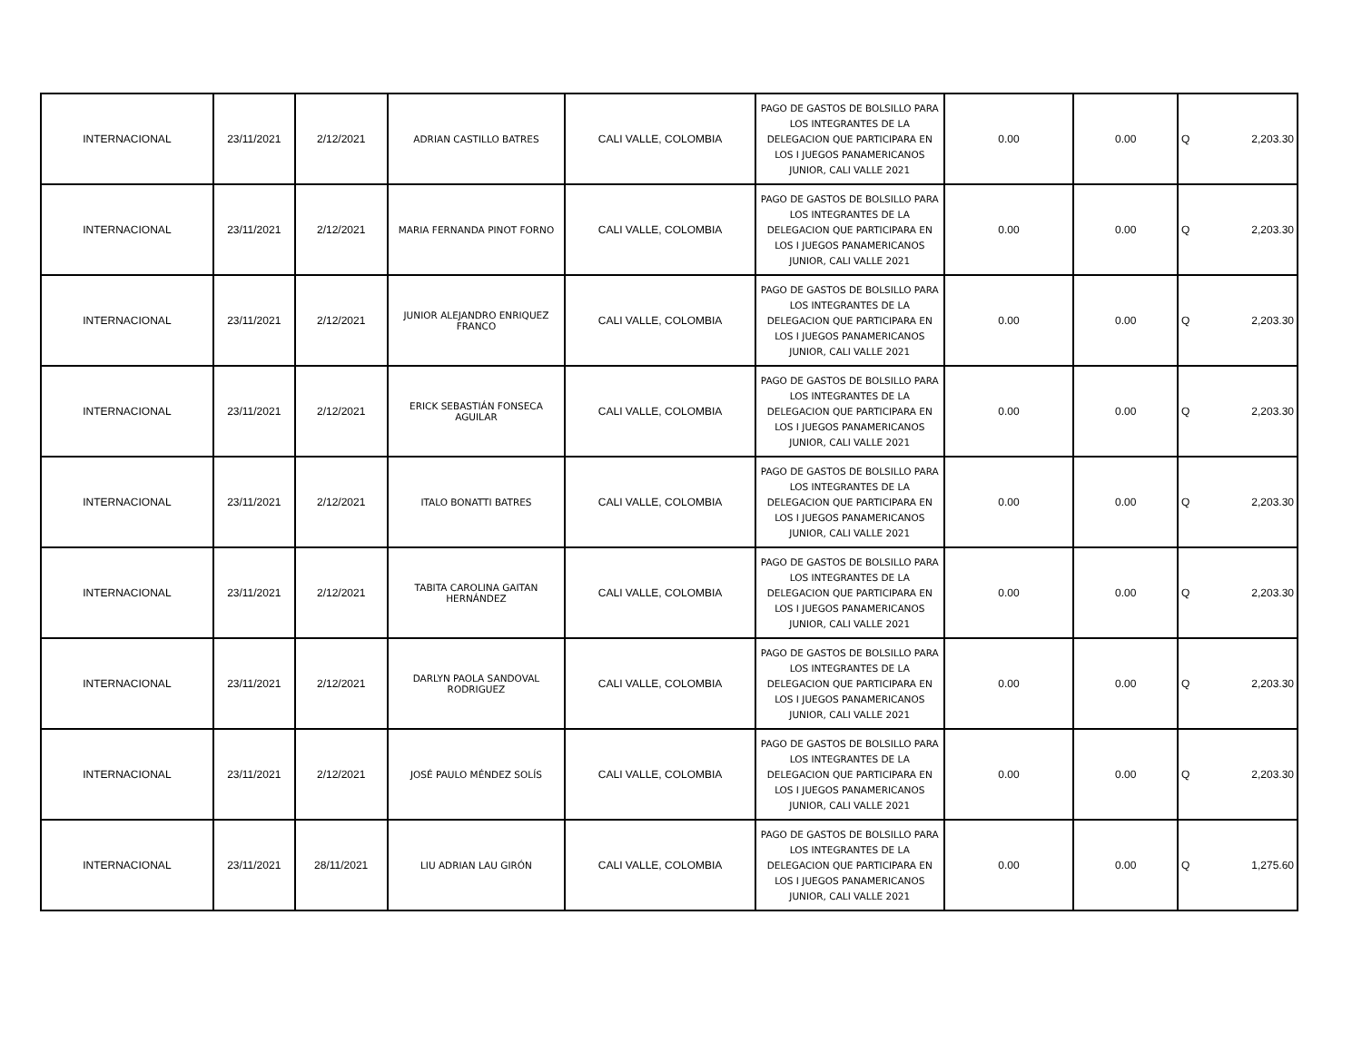| INTERNACIONAL | 23/11/2021 | 2/12/2021 | ADRIAN CASTILLO BATRES | CALI VALLE, COLOMBIA | PAGO DE GASTOS DE BOLSILLO PARA LOS INTEGRANTES DE LA DELEGACION QUE PARTICIPARA EN LOS I JUEGOS PANAMERICANOS JUNIOR, CALI VALLE 2021 | 0.00 | 0.00 | Q | 2,203.30 |
| INTERNACIONAL | 23/11/2021 | 2/12/2021 | MARIA FERNANDA PINOT FORNO | CALI VALLE, COLOMBIA | PAGO DE GASTOS DE BOLSILLO PARA LOS INTEGRANTES DE LA DELEGACION QUE PARTICIPARA EN LOS I JUEGOS PANAMERICANOS JUNIOR, CALI VALLE 2021 | 0.00 | 0.00 | Q | 2,203.30 |
| INTERNACIONAL | 23/11/2021 | 2/12/2021 | JUNIOR ALEJANDRO ENRIQUEZ FRANCO | CALI VALLE, COLOMBIA | PAGO DE GASTOS DE BOLSILLO PARA LOS INTEGRANTES DE LA DELEGACION QUE PARTICIPARA EN LOS I JUEGOS PANAMERICANOS JUNIOR, CALI VALLE 2021 | 0.00 | 0.00 | Q | 2,203.30 |
| INTERNACIONAL | 23/11/2021 | 2/12/2021 | ERICK SEBASTIÁN FONSECA AGUILAR | CALI VALLE, COLOMBIA | PAGO DE GASTOS DE BOLSILLO PARA LOS INTEGRANTES DE LA DELEGACION QUE PARTICIPARA EN LOS I JUEGOS PANAMERICANOS JUNIOR, CALI VALLE 2021 | 0.00 | 0.00 | Q | 2,203.30 |
| INTERNACIONAL | 23/11/2021 | 2/12/2021 | ITALO BONATTI BATRES | CALI VALLE, COLOMBIA | PAGO DE GASTOS DE BOLSILLO PARA LOS INTEGRANTES DE LA DELEGACION QUE PARTICIPARA EN LOS I JUEGOS PANAMERICANOS JUNIOR, CALI VALLE 2021 | 0.00 | 0.00 | Q | 2,203.30 |
| INTERNACIONAL | 23/11/2021 | 2/12/2021 | TABITA CAROLINA GAITAN HERNÁNDEZ | CALI VALLE, COLOMBIA | PAGO DE GASTOS DE BOLSILLO PARA LOS INTEGRANTES DE LA DELEGACION QUE PARTICIPARA EN LOS I JUEGOS PANAMERICANOS JUNIOR, CALI VALLE 2021 | 0.00 | 0.00 | Q | 2,203.30 |
| INTERNACIONAL | 23/11/2021 | 2/12/2021 | DARLYN PAOLA SANDOVAL RODRIGUEZ | CALI VALLE, COLOMBIA | PAGO DE GASTOS DE BOLSILLO PARA LOS INTEGRANTES DE LA DELEGACION QUE PARTICIPARA EN LOS I JUEGOS PANAMERICANOS JUNIOR, CALI VALLE 2021 | 0.00 | 0.00 | Q | 2,203.30 |
| INTERNACIONAL | 23/11/2021 | 2/12/2021 | JOSÉ PAULO MÉNDEZ SOLÍS | CALI VALLE, COLOMBIA | PAGO DE GASTOS DE BOLSILLO PARA LOS INTEGRANTES DE LA DELEGACION QUE PARTICIPARA EN LOS I JUEGOS PANAMERICANOS JUNIOR, CALI VALLE 2021 | 0.00 | 0.00 | Q | 2,203.30 |
| INTERNACIONAL | 23/11/2021 | 28/11/2021 | LIU ADRIAN LAU GIRÓN | CALI VALLE, COLOMBIA | PAGO DE GASTOS DE BOLSILLO PARA LOS INTEGRANTES DE LA DELEGACION QUE PARTICIPARA EN LOS I JUEGOS PANAMERICANOS JUNIOR, CALI VALLE 2021 | 0.00 | 0.00 | Q | 1,275.60 |